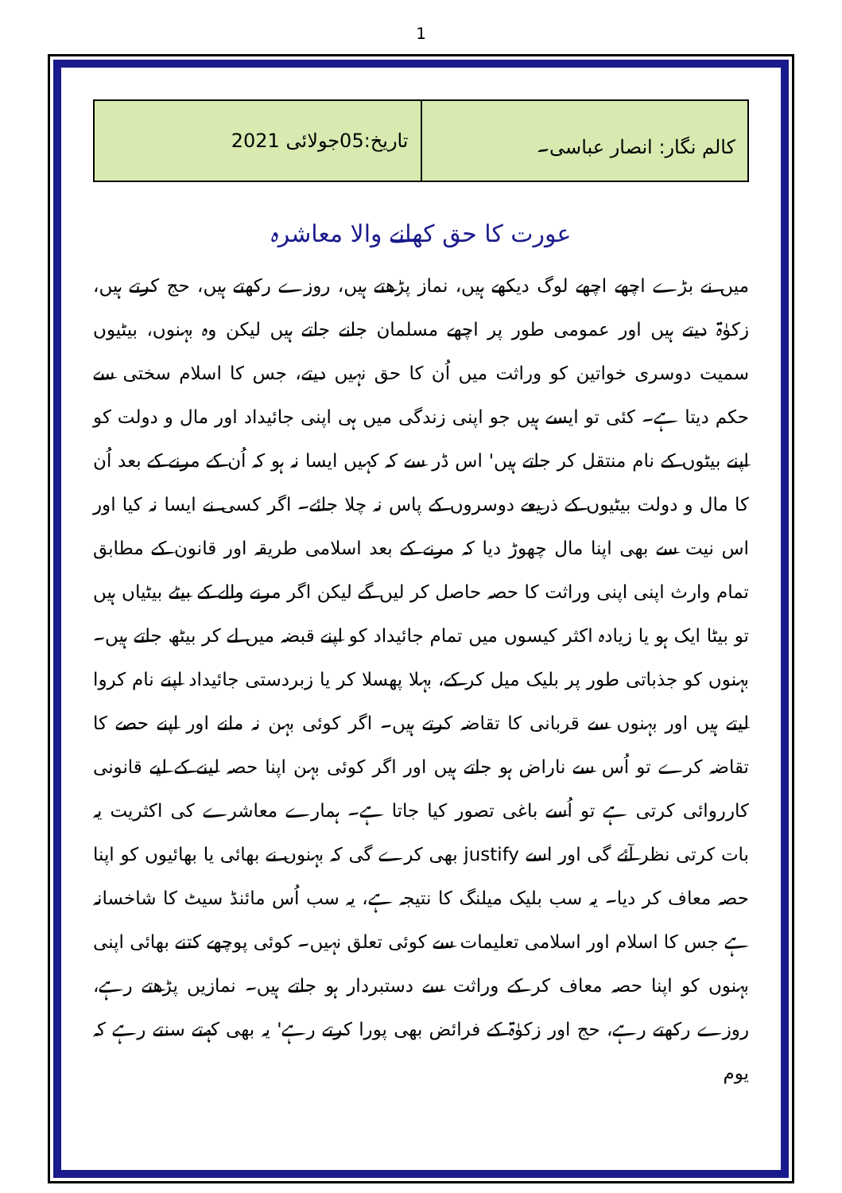1
| کالم نگار: انصار عباسی۔ | تاریخ:05جولائی 2021 |
عورت کا حق کھانے والا معاشرہ
میں نے بڑے اچھے اچھے لوگ دیکھے ہیں، نماز پڑھتے ہیں، روزے رکھتے ہیں، حج کرتے ہیں، زکوٰۃ دیتے ہیں اور عمومی طور پر اچھے مسلمان جانے جاتے ہیں لیکن وہ بہنوں، بیٹیوں سمیت دوسری خواتین کو وراثت میں اُن کا حق نہیں دیتے، جس کا اسلام سختی سے حکم دیتا ہے۔ کئی تو ایسے ہیں جو اپنی زندگی میں ہی اپنی جائیداد اور مال و دولت کو اپنے بیٹوں کے نام منتقل کر جاتے ہیں' اس ڈر سے کہ کہیں ایسا نہ ہو کہ اُن کے مرنے کے بعد اُن کا مال و دولت بیٹیوں کے ذریعے دوسروں کے پاس نہ چلا جائے۔ اگر کسی نے ایسا نہ کیا اور اس نیت سے بھی اپنا مال چھوڑ دیا کہ مرنے کے بعد اسلامی طریقہ اور قانون کے مطابق تمام وارث اپنی اپنی وراثت کا حصہ حاصل کر لیں گے لیکن اگر مرنے والے کے بیٹے بیٹیاں ہیں تو بیٹا ایک ہو یا زیادہ اکثر کیسوں میں تمام جائیداد کو اپنے قبضہ میں لے کر بیٹھ جاتے ہیں۔ بہنوں کو جذباتی طور پر بلیک میل کر کے، بہلا پھسلا کر یا زبردستی جائیداد اپنے نام کروا لیتے ہیں اور بہنوں سے قربانی کا تقاضہ کرتے ہیں۔ اگر کوئی بہن نہ مانے اور اپنے حصے کا تقاضہ کرے تو اُس سے ناراض ہو جاتے ہیں اور اگر کوئی بہن اپنا حصہ لینے کے لیے قانونی کارروائی کرتی ہے تو اُسے باغی تصور کیا جاتا ہے۔ ہمارے معاشرے کی اکثریت یہ بات کرتی نظر آئے گی اور اسے justify بھی کرے گی کہ بہنوں نے بھائی یا بھائیوں کو اپنا حصہ معاف کر دیا۔ یہ سب بلیک میلنگ کا نتیجہ ہے، یہ سب اُس مائنڈ سیٹ کا شاخسانہ ہے جس کا اسلام اور اسلامی تعلیمات سے کوئی تعلق نہیں۔ کوئی پوچھے کتنے بھائی اپنی بہنوں کو اپنا حصہ معاف کر کے وراثت سے دستبردار ہو جاتے ہیں۔ نمازیں پڑھتے رہے، روزے رکھتے رہے، حج اور زکوٰۃ کے فرائض بھی پورا کرتے رہے' یہ بھی کہتے سنتے رہے کہ یوم